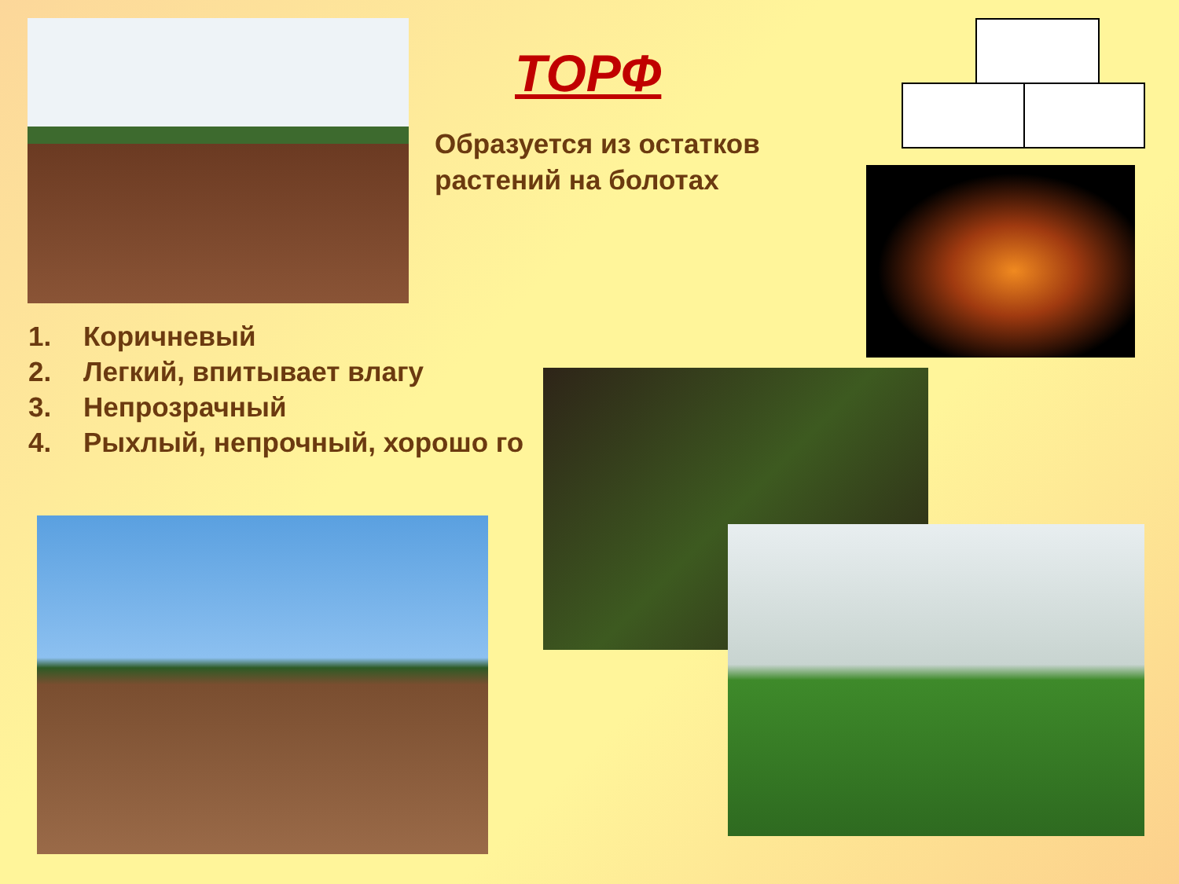ТОРФ
Образуется из остатков
растений на болотах
1. Коричневый
2. Легкий, впитывает влагу
3. Непрозрачный
4. Рыхлый, непрочный, хорошо го